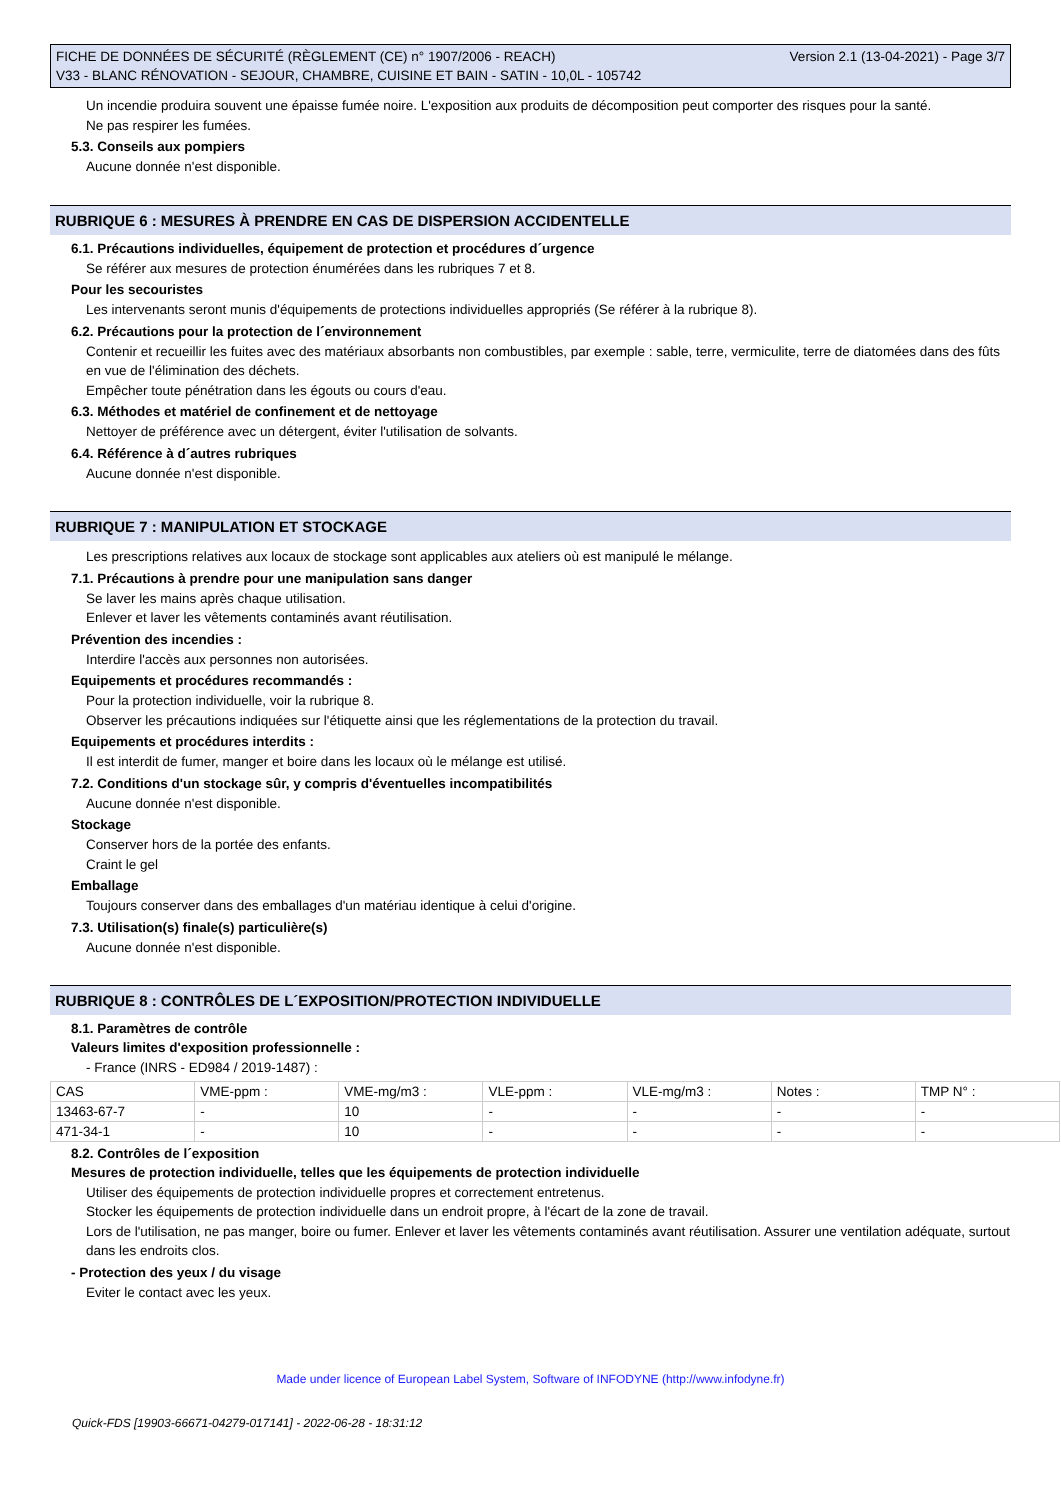FICHE DE DONNÉES DE SÉCURITÉ (RÈGLEMENT (CE) n° 1907/2006 - REACH)
V33 - BLANC RÉNOVATION - SEJOUR, CHAMBRE, CUISINE ET BAIN - SATIN - 10,0L - 105742
Version 2.1 (13-04-2021) - Page 3/7
Un incendie produira souvent une épaisse fumée noire. L'exposition aux produits de décomposition peut comporter des risques pour la santé.
Ne pas respirer les fumées.
5.3. Conseils aux pompiers
Aucune donnée n'est disponible.
RUBRIQUE 6 : MESURES À PRENDRE EN CAS DE DISPERSION ACCIDENTELLE
6.1. Précautions individuelles, équipement de protection et procédures d´urgence
Se référer aux mesures de protection énumérées dans les rubriques 7 et 8.
Pour les secouristes
Les intervenants seront munis d'équipements de protections individuelles appropriés (Se référer à la rubrique 8).
6.2. Précautions pour la protection de l´environnement
Contenir et recueillir les fuites avec des matériaux absorbants non combustibles, par exemple : sable, terre, vermiculite, terre de diatomées dans des fûts en vue de l'élimination des déchets.
Empêcher toute pénétration dans les égouts ou cours d'eau.
6.3. Méthodes et matériel de confinement et de nettoyage
Nettoyer de préférence avec un détergent, éviter l'utilisation de solvants.
6.4. Référence à d´autres rubriques
Aucune donnée n'est disponible.
RUBRIQUE 7 : MANIPULATION ET STOCKAGE
Les prescriptions relatives aux locaux de stockage sont applicables aux ateliers où est manipulé le mélange.
7.1. Précautions à prendre pour une manipulation sans danger
Se laver les mains après chaque utilisation.
Enlever et laver les vêtements contaminés avant réutilisation.
Prévention des incendies :
Interdire l'accès aux personnes non autorisées.
Equipements et procédures recommandés :
Pour la protection individuelle, voir la rubrique 8.
Observer les précautions indiquées sur l'étiquette ainsi que les réglementations de la protection du travail.
Equipements et procédures interdits :
Il est interdit de fumer, manger et boire dans les locaux où le mélange est utilisé.
7.2. Conditions d'un stockage sûr, y compris d'éventuelles incompatibilités
Aucune donnée n'est disponible.
Stockage
Conserver hors de la portée des enfants.
Craint le gel
Emballage
Toujours conserver dans des emballages d'un matériau identique à celui d'origine.
7.3. Utilisation(s) finale(s) particulière(s)
Aucune donnée n'est disponible.
RUBRIQUE 8 : CONTRÔLES DE L´EXPOSITION/PROTECTION INDIVIDUELLE
8.1. Paramètres de contrôle
Valeurs limites d'exposition professionnelle :
- France (INRS - ED984 / 2019-1487) :
| CAS | VME-ppm : | VME-mg/m3 : | VLE-ppm : | VLE-mg/m3 : | Notes : | TMP N° : |
| 13463-67-7 | - | 10 | - | - | - | - |
| 471-34-1 | - | 10 | - | - | - | - |
8.2. Contrôles de l´exposition
Mesures de protection individuelle, telles que les équipements de protection individuelle
Utiliser des équipements de protection individuelle propres et correctement entretenus.
Stocker les équipements de protection individuelle dans un endroit propre, à l'écart de la zone de travail.
Lors de l'utilisation, ne pas manger, boire ou fumer. Enlever et laver les vêtements contaminés avant réutilisation. Assurer une ventilation adéquate, surtout dans les endroits clos.
- Protection des yeux / du visage
Eviter le contact avec les yeux.
Made under licence of European Label System, Software of INFODYNE (http://www.infodyne.fr)
Quick-FDS [19903-66671-04279-017141] - 2022-06-28 - 18:31:12